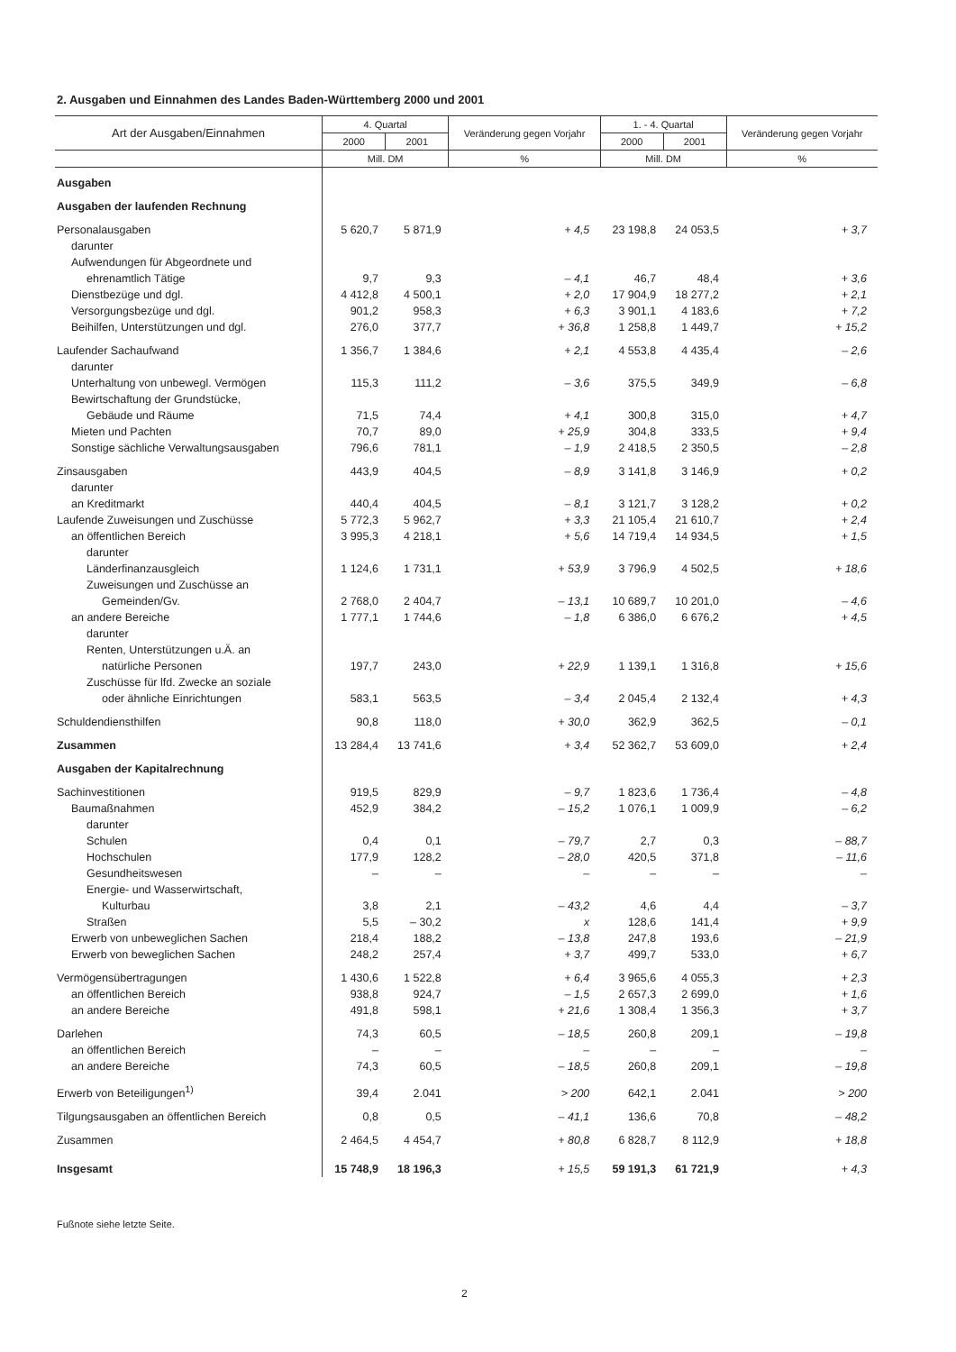2. Ausgaben und Einnahmen des Landes Baden-Württemberg 2000 und 2001
| Art der Ausgaben/Einnahmen | 4. Quartal | | Veränderung gegen Vorjahr | 1. - 4. Quartal | | Veränderung gegen Vorjahr |
| --- | --- | --- | --- | --- | --- | --- |
| | 2000 | 2001 | | 2000 | 2001 | |
| | Mill. DM | | % | Mill. DM | | % |
| Ausgaben | | | | | | |
| Ausgaben der laufenden Rechnung | | | | | | |
| Personalausgaben | 5 620,7 | 5 871,9 | + 4,5 | 23 198,8 | 24 053,5 | + 3,7 |
| darunter | | | | | | |
| Aufwendungen für Abgeordnete und | | | | | | |
| ehrenamtlich Tätige | 9,7 | 9,3 | – 4,1 | 46,7 | 48,4 | + 3,6 |
| Dienstbezüge und dgl. | 4 412,8 | 4 500,1 | + 2,0 | 17 904,9 | 18 277,2 | + 2,1 |
| Versorgungsbezüge und dgl. | 901,2 | 958,3 | + 6,3 | 3 901,1 | 4 183,6 | + 7,2 |
| Beihilfen, Unterstützungen und dgl. | 276,0 | 377,7 | + 36,8 | 1 258,8 | 1 449,7 | + 15,2 |
| Laufender Sachaufwand | 1 356,7 | 1 384,6 | + 2,1 | 4 553,8 | 4 435,4 | – 2,6 |
| darunter | | | | | | |
| Unterhaltung von unbewegl. Vermögen | 115,3 | 111,2 | – 3,6 | 375,5 | 349,9 | – 6,8 |
| Bewirtschaftung der Grundstücke, | | | | | | |
| Gebäude und Räume | 71,5 | 74,4 | + 4,1 | 300,8 | 315,0 | + 4,7 |
| Mieten und Pachten | 70,7 | 89,0 | + 25,9 | 304,8 | 333,5 | + 9,4 |
| Sonstige sächliche Verwaltungsausgaben | 796,6 | 781,1 | – 1,9 | 2 418,5 | 2 350,5 | – 2,8 |
| Zinsausgaben | 443,9 | 404,5 | – 8,9 | 3 141,8 | 3 146,9 | + 0,2 |
| darunter | | | | | | |
| an Kreditmarkt | 440,4 | 404,5 | – 8,1 | 3 121,7 | 3 128,2 | + 0,2 |
| Laufende Zuweisungen und Zuschüsse | 5 772,3 | 5 962,7 | + 3,3 | 21 105,4 | 21 610,7 | + 2,4 |
| an öffentlichen Bereich | 3 995,3 | 4 218,1 | + 5,6 | 14 719,4 | 14 934,5 | + 1,5 |
| darunter | | | | | | |
| Länderfinanzausgleich | 1 124,6 | 1 731,1 | + 53,9 | 3 796,9 | 4 502,5 | + 18,6 |
| Zuweisungen und Zuschüsse an | | | | | | |
| Gemeinden/Gv. | 2 768,0 | 2 404,7 | – 13,1 | 10 689,7 | 10 201,0 | – 4,6 |
| an andere Bereiche | 1 777,1 | 1 744,6 | – 1,8 | 6 386,0 | 6 676,2 | + 4,5 |
| darunter | | | | | | |
| Renten, Unterstützungen u.Ä. an | | | | | | |
| natürliche Personen | 197,7 | 243,0 | + 22,9 | 1 139,1 | 1 316,8 | + 15,6 |
| Zuschüsse für lfd. Zwecke an soziale | | | | | | |
| oder ähnliche Einrichtungen | 583,1 | 563,5 | – 3,4 | 2 045,4 | 2 132,4 | + 4,3 |
| Schuldendiensthilfen | 90,8 | 118,0 | + 30,0 | 362,9 | 362,5 | – 0,1 |
| Zusammen | 13 284,4 | 13 741,6 | + 3,4 | 52 362,7 | 53 609,0 | + 2,4 |
| Ausgaben der Kapitalrechnung | | | | | | |
| Sachinvestitionen | 919,5 | 829,9 | – 9,7 | 1 823,6 | 1 736,4 | – 4,8 |
| Baumaßnahmen | 452,9 | 384,2 | – 15,2 | 1 076,1 | 1 009,9 | – 6,2 |
| darunter | | | | | | |
| Schulen | 0,4 | 0,1 | – 79,7 | 2,7 | 0,3 | – 88,7 |
| Hochschulen | 177,9 | 128,2 | – 28,0 | 420,5 | 371,8 | – 11,6 |
| Gesundheitswesen | – | – | – | – | – | – |
| Energie- und Wasserwirtschaft, | | | | | | |
| Kulturbau | 3,8 | 2,1 | – 43,2 | 4,6 | 4,4 | – 3,7 |
| Straßen | 5,5 | – 30,2 | x | 128,6 | 141,4 | + 9,9 |
| Erwerb von unbeweglichen Sachen | 218,4 | 188,2 | – 13,8 | 247,8 | 193,6 | – 21,9 |
| Erwerb von beweglichen Sachen | 248,2 | 257,4 | + 3,7 | 499,7 | 533,0 | + 6,7 |
| Vermögensübertragungen | 1 430,6 | 1 522,8 | + 6,4 | 3 965,6 | 4 055,3 | + 2,3 |
| an öffentlichen Bereich | 938,8 | 924,7 | – 1,5 | 2 657,3 | 2 699,0 | + 1,6 |
| an andere Bereiche | 491,8 | 598,1 | + 21,6 | 1 308,4 | 1 356,3 | + 3,7 |
| Darlehen | 74,3 | 60,5 | – 18,5 | 260,8 | 209,1 | – 19,8 |
| an öffentlichen Bereich | – | – | – | – | – | – |
| an andere Bereiche | 74,3 | 60,5 | – 18,5 | 260,8 | 209,1 | – 19,8 |
| Erwerb von Beteiligungen<sup>1)</sup> | 39,4 | 2.041 | > 200 | 642,1 | 2.041 | > 200 |
| Tilgungsausgaben an öffentlichen Bereich | 0,8 | 0,5 | – 41,1 | 136,6 | 70,8 | – 48,2 |
| Zusammen | 2 464,5 | 4 454,7 | + 80,8 | 6 828,7 | 8 112,9 | + 18,8 |
| Insgesamt | 15 748,9 | 18 196,3 | + 15,5 | 59 191,3 | 61 721,9 | + 4,3 |
Fußnote siehe letzte Seite.
2